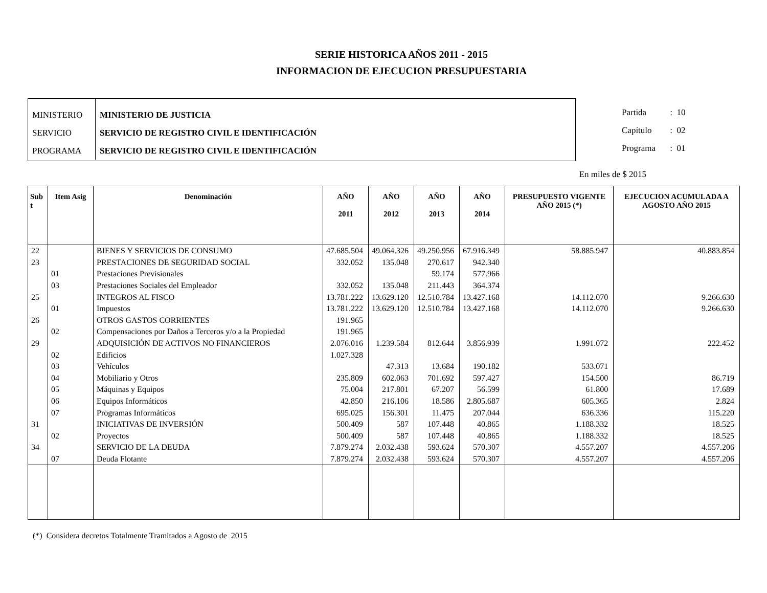SERIE HISTORICA AÑOS 2011 - 2015
INFORMACION DE EJECUCION PRESUPUESTARIA
| MINISTERIO | MINISTERIO DE JUSTICIA |
| SERVICIO | SERVICIO DE REGISTRO CIVIL E IDENTIFICACIÓN |
| PROGRAMA | SERVICIO DE REGISTRO CIVIL E IDENTIFICACIÓN |
Partida : 10
Capítulo : 02
Programa : 01
En miles de $ 2015
| Sub t | Item Asig | Denominación | AÑO 2011 | AÑO 2012 | AÑO 2013 | AÑO 2014 | PRESUPUESTO VIGENTE AÑO 2015 (*) | EJECUCION ACUMULADA A AGOSTO AÑO 2015 |
| --- | --- | --- | --- | --- | --- | --- | --- | --- |
| 22 | | BIENES Y SERVICIOS DE CONSUMO | 47.685.504 | 49.064.326 | 49.250.956 | 67.916.349 | 58.885.947 | 40.883.854 |
| 23 | | PRESTACIONES DE SEGURIDAD SOCIAL | 332.052 | 135.048 | 270.617 | 942.340 | | |
| | 01 | Prestaciones Previsionales | | | 59.174 | 577.966 | | |
| | 03 | Prestaciones Sociales del Empleador | 332.052 | 135.048 | 211.443 | 364.374 | | |
| 25 | | INTEGROS AL FISCO | 13.781.222 | 13.629.120 | 12.510.784 | 13.427.168 | 14.112.070 | 9.266.630 |
| | 01 | Impuestos | 13.781.222 | 13.629.120 | 12.510.784 | 13.427.168 | 14.112.070 | 9.266.630 |
| 26 | | OTROS GASTOS CORRIENTES | 191.965 | | | | | |
| | 02 | Compensaciones por Daños a Terceros y/o a la Propiedad | 191.965 | | | | | |
| 29 | | ADQUISICIÓN DE ACTIVOS NO FINANCIEROS | 2.076.016 | 1.239.584 | 812.644 | 3.856.939 | 1.991.072 | 222.452 |
| | 02 | Edificios | 1.027.328 | | | | | |
| | 03 | Vehículos | | 47.313 | 13.684 | 190.182 | 533.071 | |
| | 04 | Mobiliario y Otros | 235.809 | 602.063 | 701.692 | 597.427 | 154.500 | 86.719 |
| | 05 | Máquinas y Equipos | 75.004 | 217.801 | 67.207 | 56.599 | 61.800 | 17.689 |
| | 06 | Equipos Informáticos | 42.850 | 216.106 | 18.586 | 2.805.687 | 605.365 | 2.824 |
| | 07 | Programas Informáticos | 695.025 | 156.301 | 11.475 | 207.044 | 636.336 | 115.220 |
| 31 | | INICIATIVAS DE INVERSIÓN | 500.409 | 587 | 107.448 | 40.865 | 1.188.332 | 18.525 |
| | 02 | Proyectos | 500.409 | 587 | 107.448 | 40.865 | 1.188.332 | 18.525 |
| 34 | | SERVICIO DE LA DEUDA | 7.879.274 | 2.032.438 | 593.624 | 570.307 | 4.557.207 | 4.557.206 |
| | 07 | Deuda Flotante | 7.879.274 | 2.032.438 | 593.624 | 570.307 | 4.557.207 | 4.557.206 |
(*) Considera decretos Totalmente Tramitados a Agosto de 2015